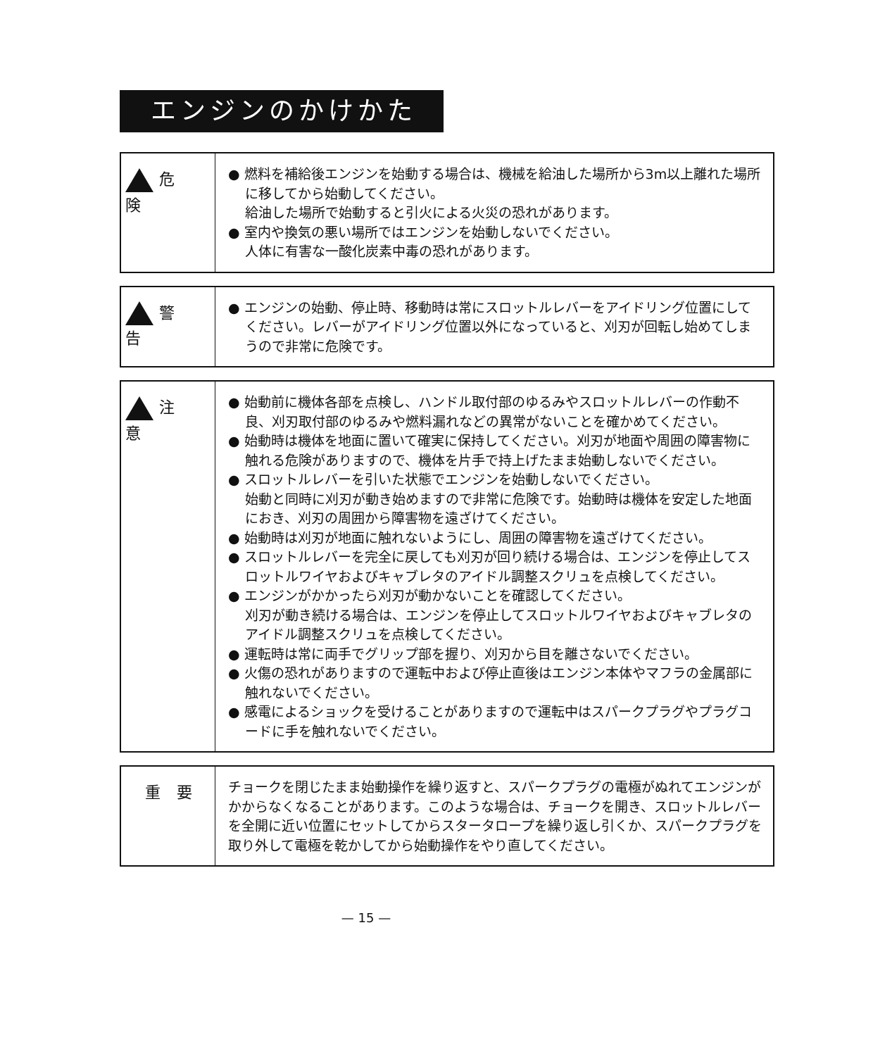エンジンのかけかた
危 険
● 燃料を補給後エンジンを始動する場合は、機械を給油した場所から3m以上離れた場所に移してから始動してください。
給油した場所で始動すると引火による火災の恐れがあります。
● 室内や換気の悪い場所ではエンジンを始動しないでください。
人体に有害な一酸化炭素中毒の恐れがあります。
警 告
● エンジンの始動、停止時、移動時は常にスロットルレバーをアイドリング位置にしてください。レバーがアイドリング位置以外になっていると、刈刃が回転し始めてしまうので非常に危険です。
注 意
● 始動前に機体各部を点検し、ハンドル取付部のゆるみやスロットルレバーの作動不良、刈刃取付部のゆるみや燃料漏れなどの異常がないことを確かめてください。
● 始動時は機体を地面に置いて確実に保持してください。刈刃が地面や周囲の障害物に触れる危険がありますので、機体を片手で持上げたまま始動しないでください。
● スロットルレバーを引いた状態でエンジンを始動しないでください。
始動と同時に刈刃が動き始めますので非常に危険です。始動時は機体を安定した地面におき、刈刃の周囲から障害物を遠ざけてください。
● 始動時は刈刃が地面に触れないようにし、周囲の障害物を遠ざけてください。
● スロットルレバーを完全に戻しても刈刃が回り続ける場合は、エンジンを停止してスロットルワイヤおよびキャブレタのアイドル調整スクリュを点検してください。
● エンジンがかかったら刈刃が動かないことを確認してください。
刈刃が動き続ける場合は、エンジンを停止してスロットルワイヤおよびキャブレタのアイドル調整スクリュを点検してください。
● 運転時は常に両手でグリップ部を握り、刈刃から目を離さないでください。
● 火傷の恐れがありますので運転中および停止直後はエンジン本体やマフラの金属部に触れないでください。
● 感電によるショックを受けることがありますので運転中はスパークプラグやプラグコードに手を触れないでください。
重 要
チョークを閉じたまま始動操作を繰り返すと、スパークプラグの電極がぬれてエンジンがかからなくなることがあります。このような場合は、チョークを開き、スロットルレバーを全開に近い位置にセットしてからスタータロープを繰り返し引くか、スパークプラグを取り外して電極を乾かしてから始動操作をやり直してください。
— 15 —